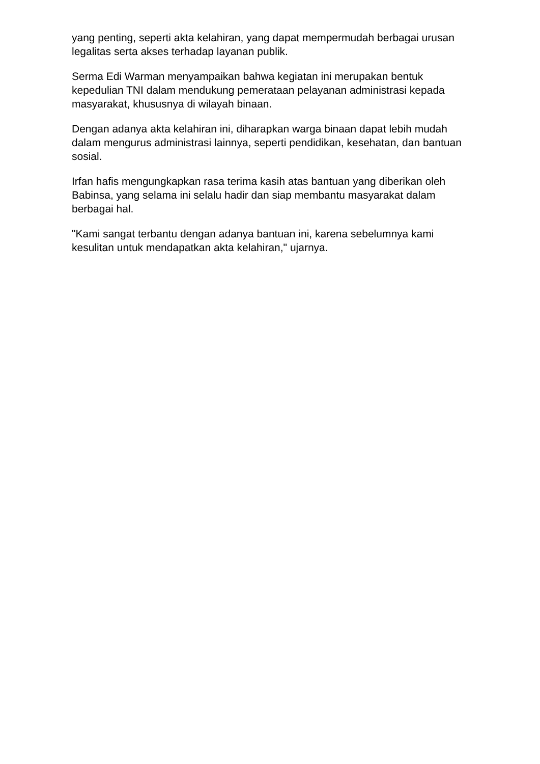yang penting, seperti akta kelahiran, yang dapat mempermudah berbagai urusan legalitas serta akses terhadap layanan publik.
Serma Edi Warman menyampaikan bahwa kegiatan ini merupakan bentuk kepedulian TNI dalam mendukung pemerataan pelayanan administrasi kepada masyarakat, khususnya di wilayah binaan.
Dengan adanya akta kelahiran ini, diharapkan warga binaan dapat lebih mudah dalam mengurus administrasi lainnya, seperti pendidikan, kesehatan, dan bantuan sosial.
Irfan hafis mengungkapkan rasa terima kasih atas bantuan yang diberikan oleh Babinsa, yang selama ini selalu hadir dan siap membantu masyarakat dalam berbagai hal.
"Kami sangat terbantu dengan adanya bantuan ini, karena sebelumnya kami kesulitan untuk mendapatkan akta kelahiran," ujarnya.